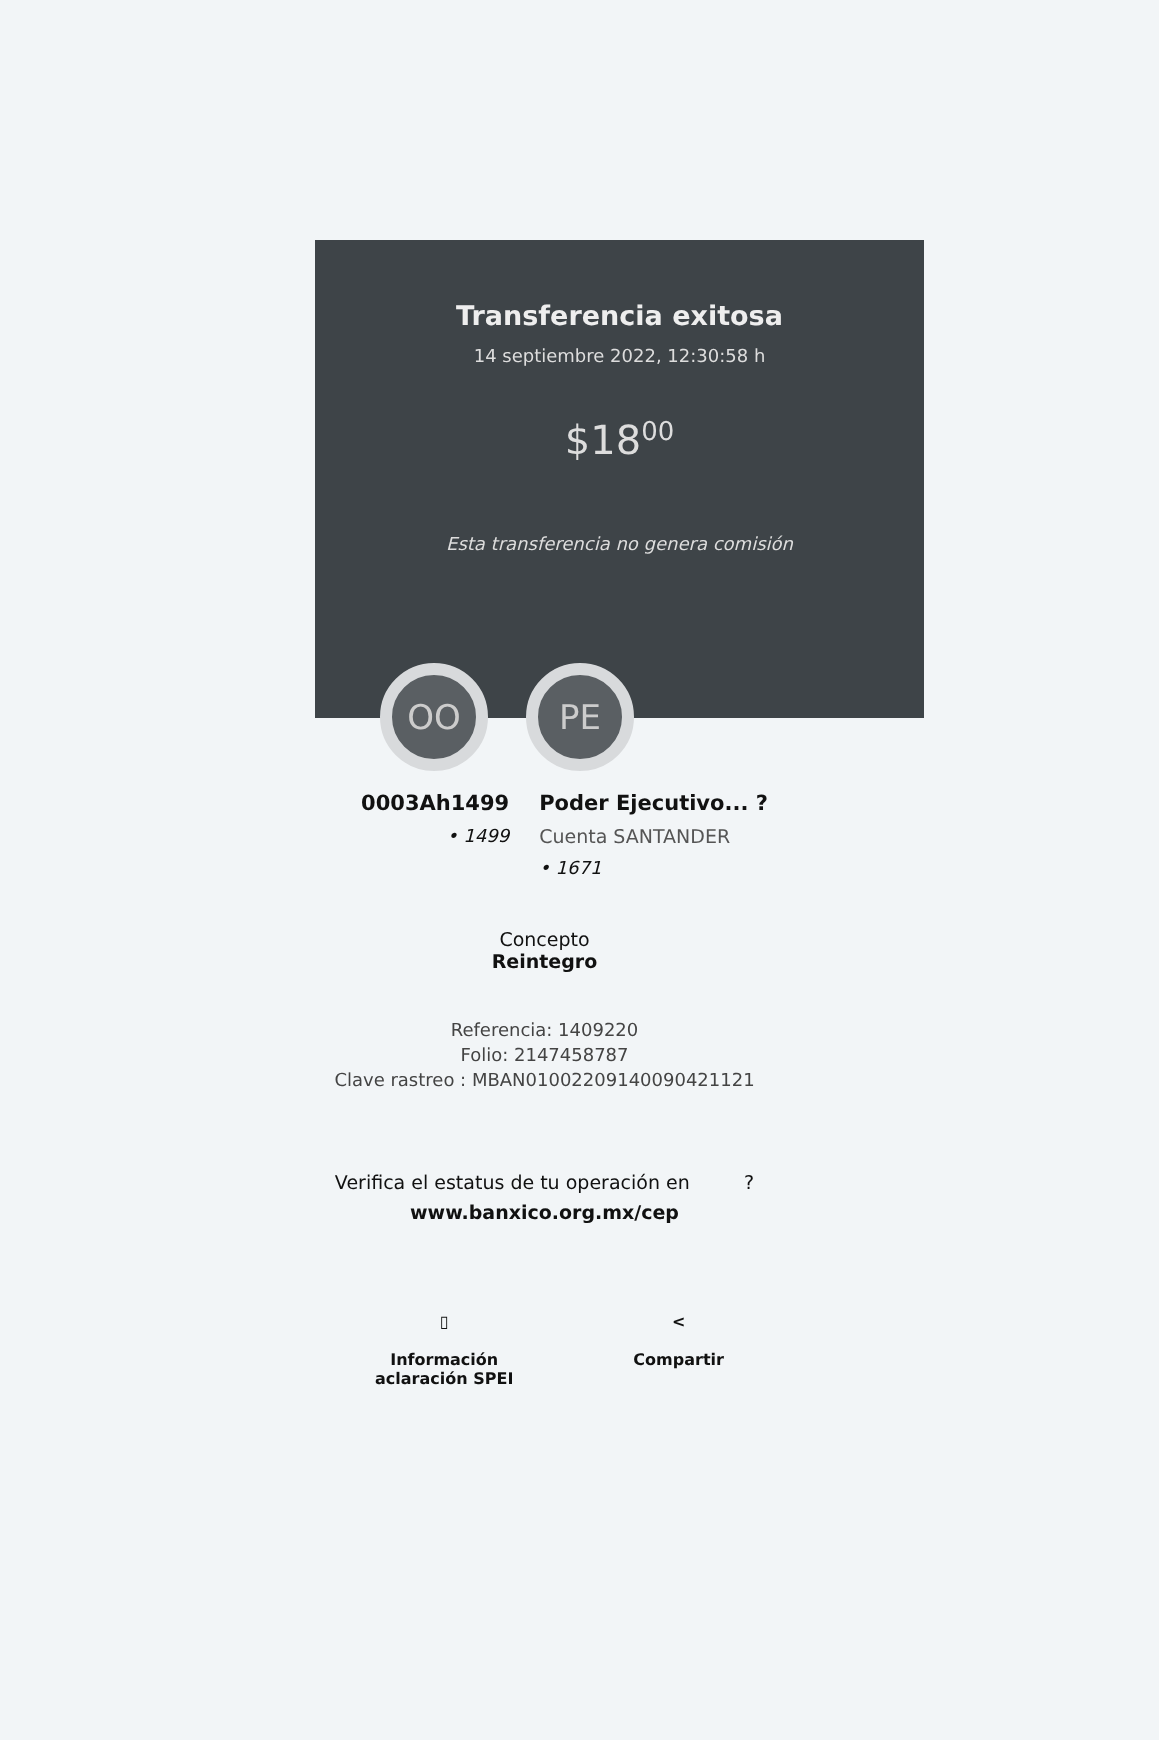Transferencia exitosa
14 septiembre 2022, 12:30:58 h
$18<sup>00</sup>
Esta transferencia no genera comisión
OO PE
0003Ah1499
• 1499
Poder Ejecutivo... ?
Cuenta SANTANDER
• 1671
Concepto
Reintegro
Referencia: 1409220
Folio: 2147458787
Clave rastreo : MBAN01002209140090421121
Verifica el estatus de tu operación en ?
www.banxico.org.mx/cep
▯
Información
aclaración SPEI
<
Compartir